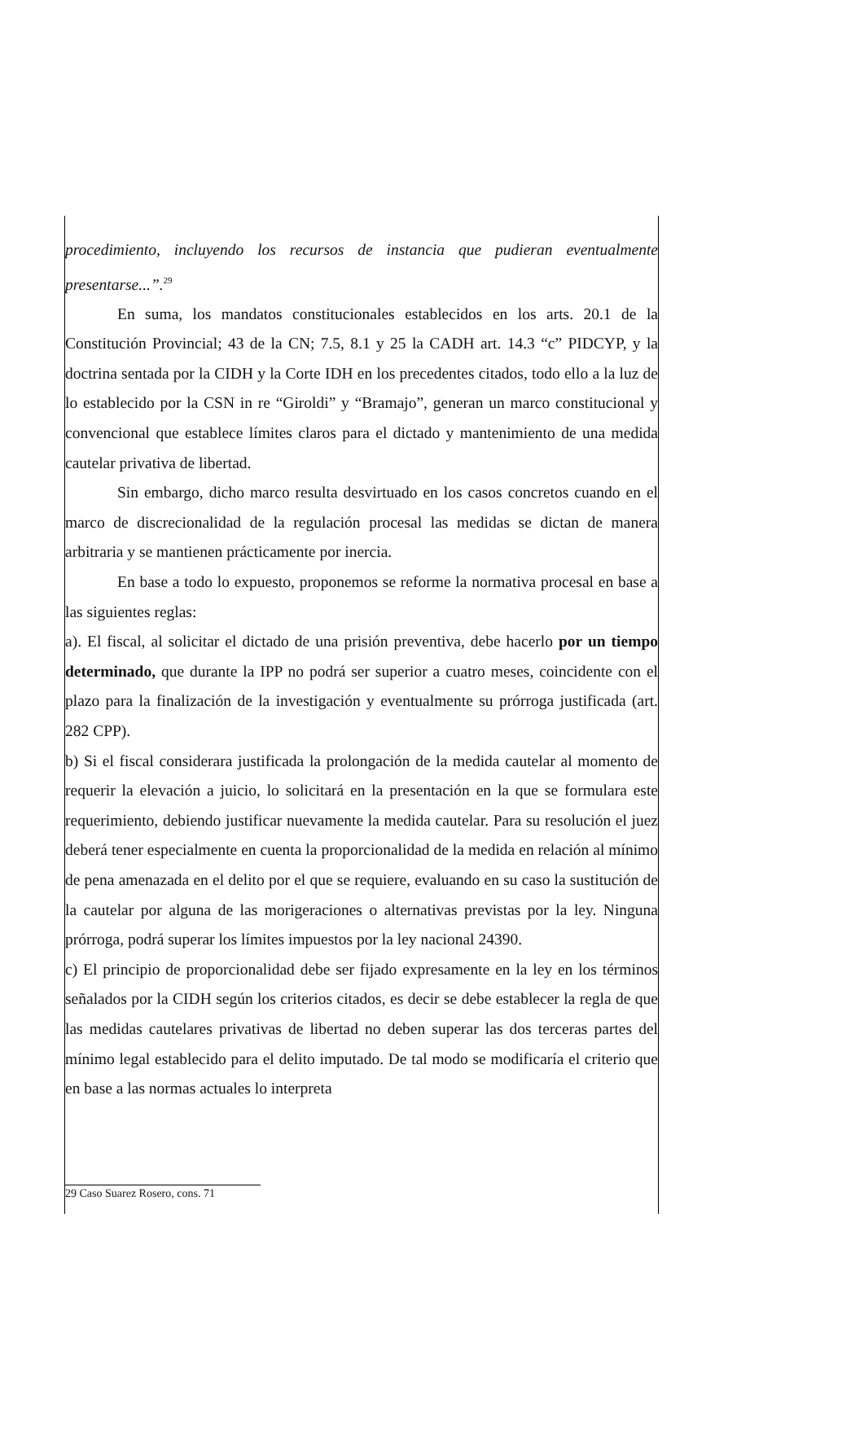procedimiento, incluyendo los recursos de instancia que pudieran eventualmente presentarse...”.<sup>29</sup>
En suma, los mandatos constitucionales establecidos en los arts. 20.1 de la Constitución Provincial; 43 de la CN; 7.5, 8.1 y 25 la CADH art. 14.3 “c” PIDCYP, y la doctrina sentada por la CIDH y la Corte IDH en los precedentes citados, todo ello a la luz de lo establecido por la CSN in re “Giroldi” y “Bramajo”, generan un marco constitucional y convencional que establece límites claros para el dictado y mantenimiento de una medida cautelar privativa de libertad.
Sin embargo, dicho marco resulta desvirtuado en los casos concretos cuando en el marco de discrecionalidad de la regulación procesal las medidas se dictan de manera arbitraria y se mantienen prácticamente por inercia.
En base a todo lo expuesto, proponemos se reforme la normativa procesal en base a las siguientes reglas:
a). El fiscal, al solicitar el dictado de una prisión preventiva, debe hacerlo por un tiempo determinado, que durante la IPP no podrá ser superior a cuatro meses, coincidente con el plazo para la finalización de la investigación y eventualmente su prórroga justificada (art. 282 CPP).
b) Si el fiscal considerara justificada la prolongación de la medida cautelar al momento de requerir la elevación a juicio, lo solicitará en la presentación en la que se formulara este requerimiento, debiendo justificar nuevamente la medida cautelar. Para su resolución el juez deberá tener especialmente en cuenta la proporcionalidad de la medida en relación al mínimo de pena amenazada en el delito por el que se requiere, evaluando en su caso la sustitución de la cautelar por alguna de las morigeraciones o alternativas previstas por la ley. Ninguna prórroga, podrá superar los límites impuestos por la ley nacional 24390.
c) El principio de proporcionalidad debe ser fijado expresamente en la ley en los términos señalados por la CIDH según los criterios citados, es decir se debe establecer la regla de que las medidas cautelares privativas de libertad no deben superar las dos terceras partes del mínimo legal establecido para el delito imputado. De tal modo se modificaría el criterio que en base a las normas actuales lo interpreta
29 Caso Suarez Rosero, cons. 71